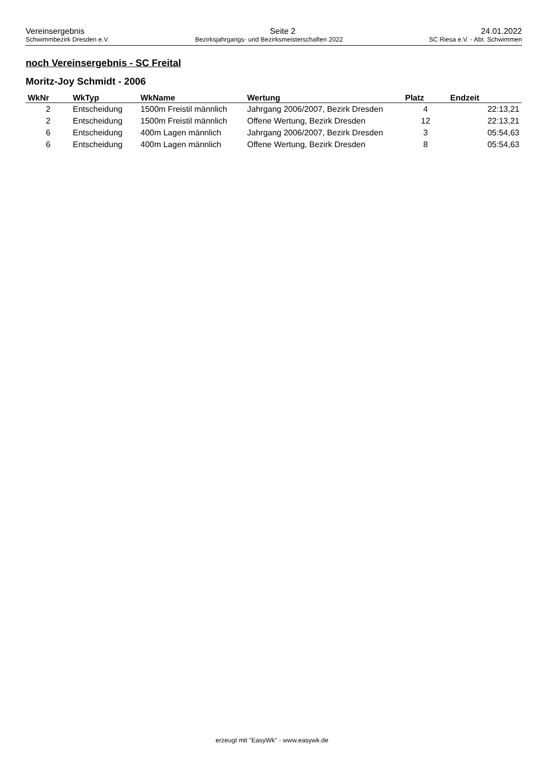Vereinsergebnis Seite 2 24.01.2022
Schwimmbezirk Dresden e.V. Bezirksjahrgangs- und Bezirksmeisterschaften 2022 SC Riesa e.V. - Abt. Schwimmen
noch Vereinsergebnis - SC Freital
Moritz-Joy Schmidt - 2006
| WkNr | WkTyp | WkName | Wertung | Platz | Endzeit |
| --- | --- | --- | --- | --- | --- |
| 2 | Entscheidung | 1500m Freistil männlich | Jahrgang 2006/2007, Bezirk Dresden | 4 | 22:13,21 |
| 2 | Entscheidung | 1500m Freistil männlich | Offene Wertung, Bezirk Dresden | 12 | 22:13,21 |
| 6 | Entscheidung | 400m Lagen männlich | Jahrgang 2006/2007, Bezirk Dresden | 3 | 05:54,63 |
| 6 | Entscheidung | 400m Lagen männlich | Offene Wertung, Bezirk Dresden | 8 | 05:54,63 |
erzeugt mit "EasyWk" - www.easywk.de